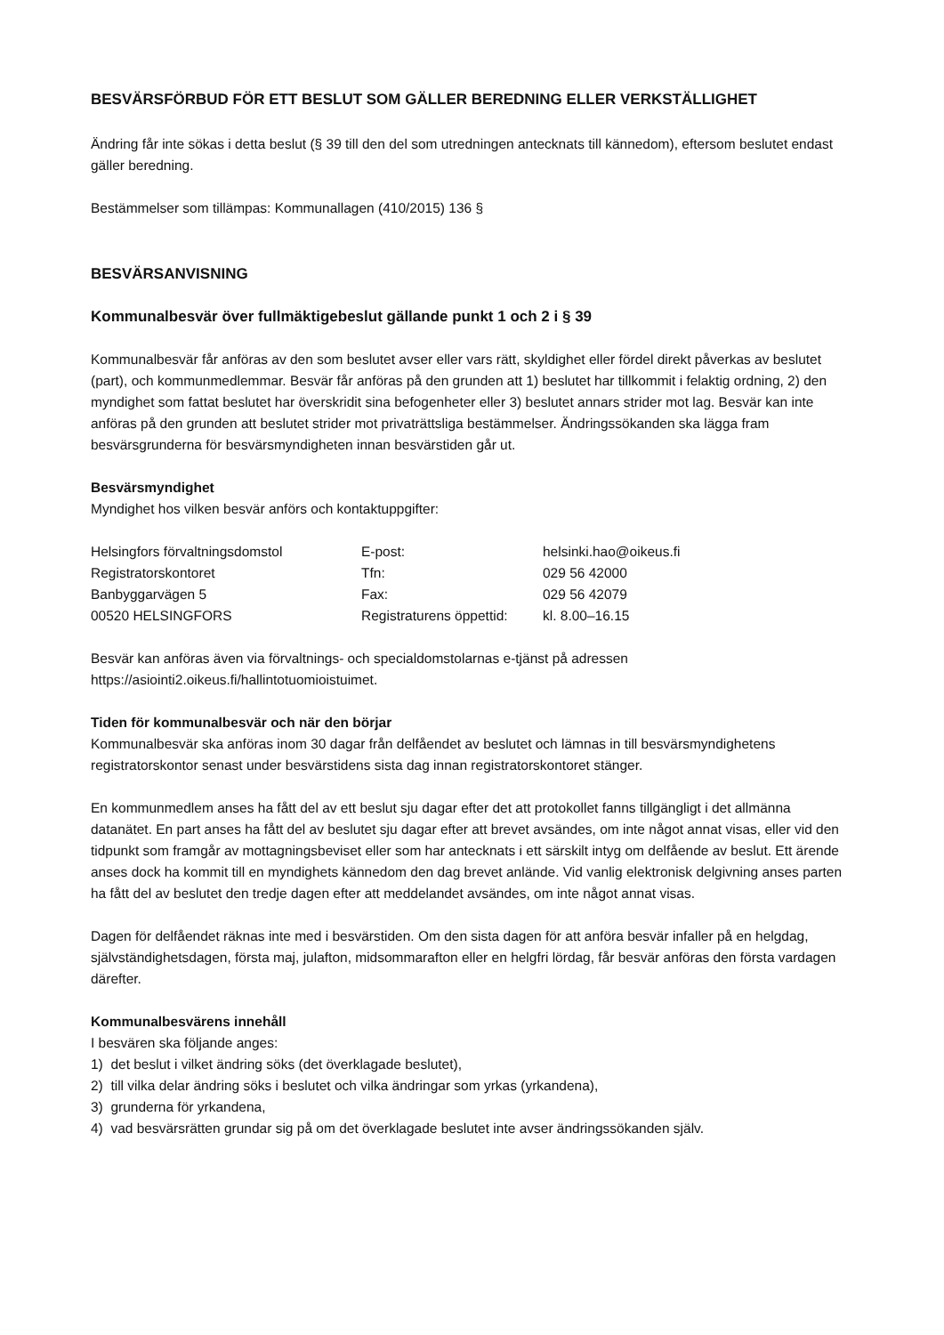BESVÄRSFÖRBUD FÖR ETT BESLUT SOM GÄLLER BEREDNING ELLER VERKSTÄLLIGHET
Ändring får inte sökas i detta beslut (§ 39 till den del som utredningen antecknats till kännedom), eftersom beslutet endast gäller beredning.
Bestämmelser som tillämpas: Kommunallagen (410/2015) 136 §
BESVÄRSANVISNING
Kommunalbesvär över fullmäktigebeslut gällande punkt 1 och 2 i § 39
Kommunalbesvär får anföras av den som beslutet avser eller vars rätt, skyldighet eller fördel direkt påverkas av beslutet (part), och kommunmedlemmar. Besvär får anföras på den grunden att 1) beslutet har tillkommit i felaktig ordning, 2) den myndighet som fattat beslutet har överskridit sina befogenheter eller 3) beslutet annars strider mot lag. Besvär kan inte anföras på den grunden att beslutet strider mot privaträttsliga bestämmelser. Ändringssökanden ska lägga fram besvärsgrunderna för besvärsmyndigheten innan besvärstiden går ut.
Besvärsmyndighet
Myndighet hos vilken besvär anförs och kontaktuppgifter:
| Helsingfors förvaltningsdomstol | E-post: | helsinki.hao@oikeus.fi |
| Registratorskontoret | Tfn: | 029 56 42000 |
| Banbyggarvägen 5 | Fax: | 029 56 42079 |
| 00520 HELSINGFORS | Registraturens öppettid: | kl. 8.00–16.15 |
Besvär kan anföras även via förvaltnings- och specialdomstolarnas e-tjänst på adressen https://asiointi2.oikeus.fi/hallintotuomioistuimet.
Tiden för kommunalbesvär och när den börjar
Kommunalbesvär ska anföras inom 30 dagar från delfåendet av beslutet och lämnas in till besvärsmyndighetens registratorskontor senast under besvärstidens sista dag innan registratorskontoret stänger.
En kommunmedlem anses ha fått del av ett beslut sju dagar efter det att protokollet fanns tillgängligt i det allmänna datanätet. En part anses ha fått del av beslutet sju dagar efter att brevet avsändes, om inte något annat visas, eller vid den tidpunkt som framgår av mottagningsbeviset eller som har antecknats i ett särskilt intyg om delfående av beslut. Ett ärende anses dock ha kommit till en myndighets kännedom den dag brevet anlände. Vid vanlig elektronisk delgivning anses parten ha fått del av beslutet den tredje dagen efter att meddelandet avsändes, om inte något annat visas.
Dagen för delfåendet räknas inte med i besvärstiden. Om den sista dagen för att anföra besvär infaller på en helgdag, självständighetsdagen, första maj, julafton, midsommarafton eller en helgfri lördag, får besvär anföras den första vardagen därefter.
Kommunalbesvärens innehåll
I besvären ska följande anges:
1) det beslut i vilket ändring söks (det överklagade beslutet),
2) till vilka delar ändring söks i beslutet och vilka ändringar som yrkas (yrkandena),
3) grunderna för yrkandena,
4) vad besvärsrätten grundar sig på om det överklagade beslutet inte avser ändringssökanden själv.